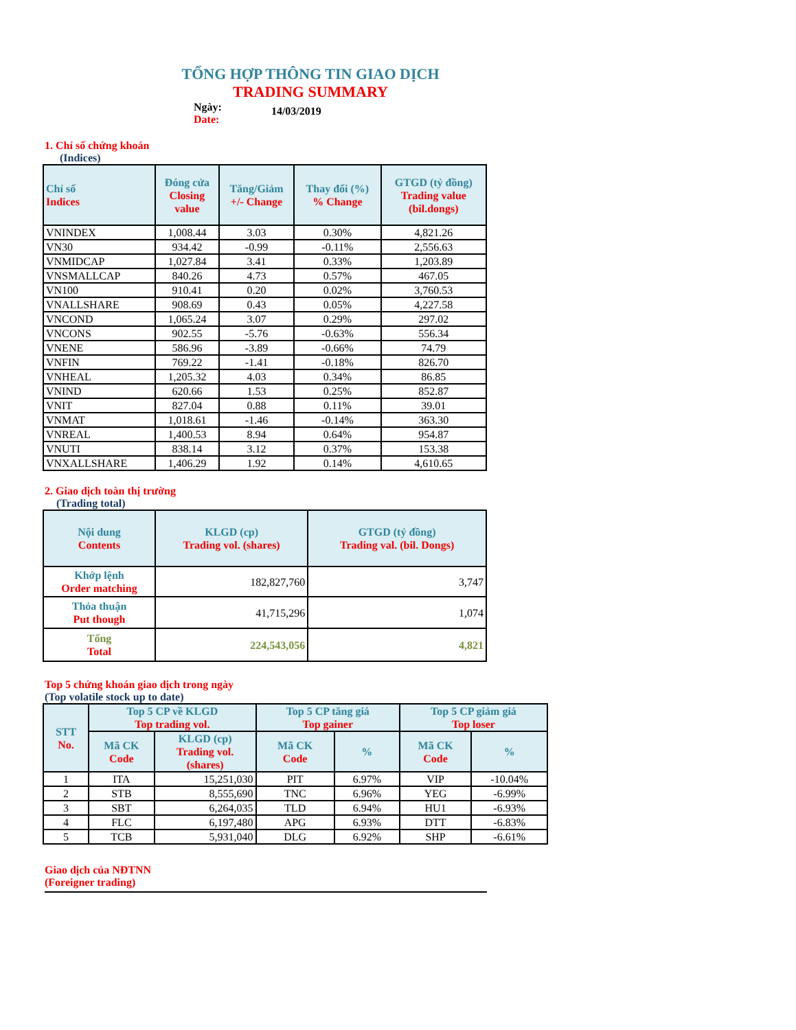TỔNG HỢP THÔNG TIN GIAO DỊCH
TRADING SUMMARY
Ngày:
Date:
14/03/2019
1. Chỉ số chứng khoán
(Indices)
| Chỉ số Indices | Đóng cửa Closing value | Tăng/Giảm +/- Change | Thay đổi (%) % Change | GTGD (tỷ đồng) Trading value (bil.dongs) |
| --- | --- | --- | --- | --- |
| VNINDEX | 1,008.44 | 3.03 | 0.30% | 4,821.26 |
| VN30 | 934.42 | -0.99 | -0.11% | 2,556.63 |
| VNMIDCAP | 1,027.84 | 3.41 | 0.33% | 1,203.89 |
| VNSMALLCAP | 840.26 | 4.73 | 0.57% | 467.05 |
| VN100 | 910.41 | 0.20 | 0.02% | 3,760.53 |
| VNALLSHARE | 908.69 | 0.43 | 0.05% | 4,227.58 |
| VNCOND | 1,065.24 | 3.07 | 0.29% | 297.02 |
| VNCONS | 902.55 | -5.76 | -0.63% | 556.34 |
| VNENE | 586.96 | -3.89 | -0.66% | 74.79 |
| VNFIN | 769.22 | -1.41 | -0.18% | 826.70 |
| VNHEAL | 1,205.32 | 4.03 | 0.34% | 86.85 |
| VNIND | 620.66 | 1.53 | 0.25% | 852.87 |
| VNIT | 827.04 | 0.88 | 0.11% | 39.01 |
| VNMAT | 1,018.61 | -1.46 | -0.14% | 363.30 |
| VNREAL | 1,400.53 | 8.94 | 0.64% | 954.87 |
| VNUTI | 838.14 | 3.12 | 0.37% | 153.38 |
| VNXALLSHARE | 1,406.29 | 1.92 | 0.14% | 4,610.65 |
2. Giao dịch toàn thị trường
(Trading total)
| Nội dung Contents | KLGD (cp) Trading vol. (shares) | GTGD (tỷ đồng) Trading val. (bil. Dongs) |
| --- | --- | --- |
| Khớp lệnh Order matching | 182,827,760 | 3,747 |
| Thỏa thuận Put though | 41,715,296 | 1,074 |
| Tổng Total | 224,543,056 | 4,821 |
Top 5 chứng khoán giao dịch trong ngày
(Top volatile stock up to date)
| STT No. | Top 5 CP về KLGD Top trading vol. | | Top 5 CP tăng giá Top gainer | | Top 5 CP giảm giá Top loser | |
| --- | --- | --- | --- | --- | --- | --- |
| | Mã CK Code | KLGD (cp) Trading vol. (shares) | Mã CK Code | % | Mã CK Code | % |
| 1 | ITA | 15,251,030 | PIT | 6.97% | VIP | -10.04% |
| 2 | STB | 8,555,690 | TNC | 6.96% | YEG | -6.99% |
| 3 | SBT | 6,264,035 | TLD | 6.94% | HU1 | -6.93% |
| 4 | FLC | 6,197,480 | APG | 6.93% | DTT | -6.83% |
| 5 | TCB | 5,931,040 | DLG | 6.92% | SHP | -6.61% |
Giao dịch của NĐTNN
(Foreigner trading)